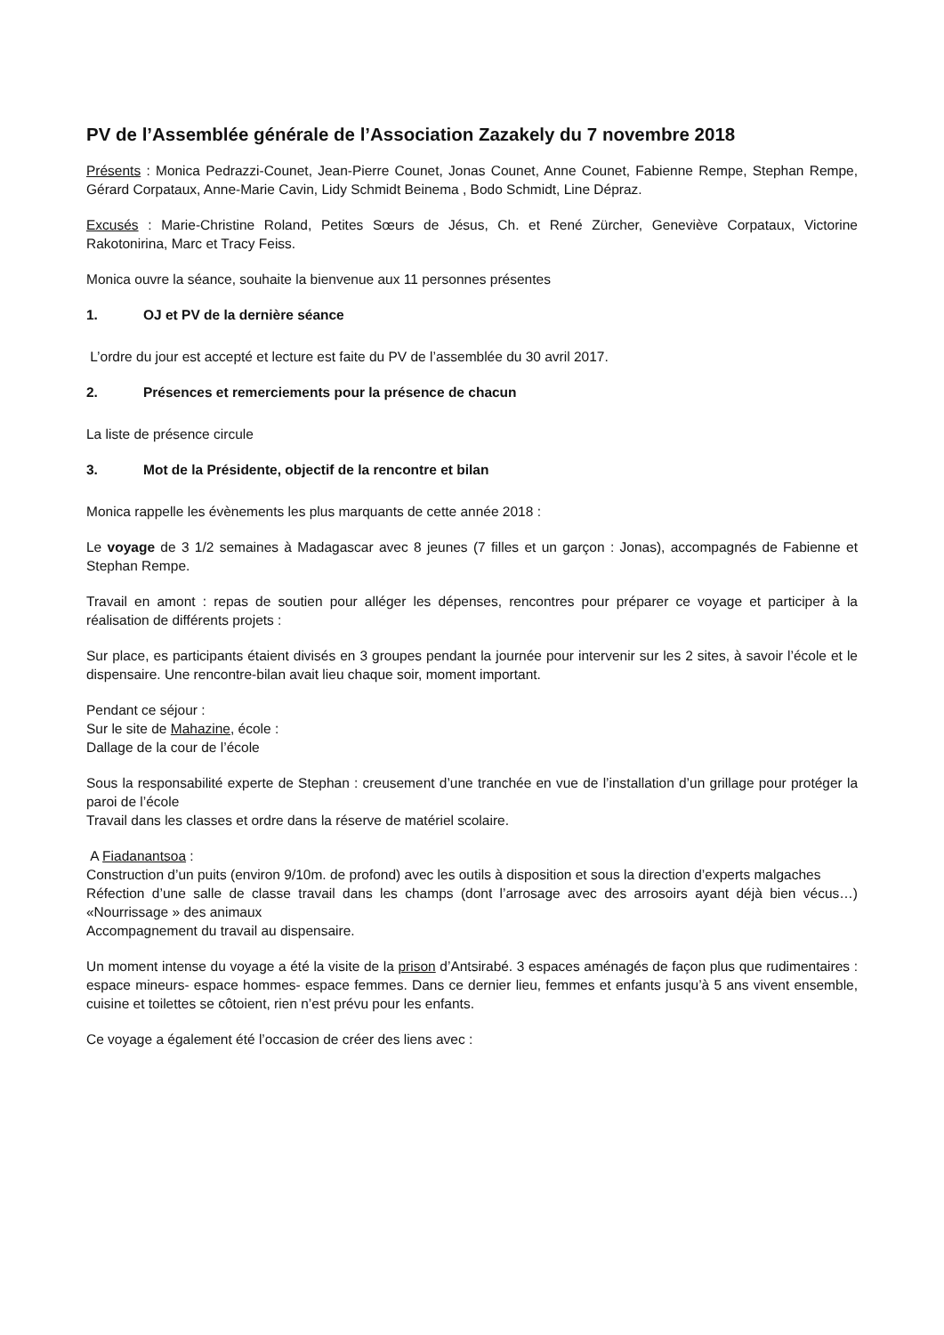PV de l’Assemblée générale de l’Association Zazakely du 7 novembre 2018
Présents : Monica Pedrazzi-Counet, Jean-Pierre Counet, Jonas Counet, Anne Counet, Fabienne Rempe, Stephan Rempe, Gérard Corpataux, Anne-Marie Cavin, Lidy Schmidt Beinema , Bodo Schmidt, Line Dépraz.
Excusés : Marie-Christine Roland, Petites Sœurs de Jésus, Ch. et René Zürcher, Geneviève Corpataux, Victorine Rakotonirina, Marc et Tracy Feiss.
Monica ouvre la séance, souhaite la bienvenue aux 11 personnes présentes
1. OJ et PV de la dernière séance
L’ordre du jour est accepté et lecture est faite du PV de l’assemblée du 30 avril 2017.
2. Présences et remerciements pour la présence de chacun
La liste de présence circule
3. Mot de la Présidente, objectif de la rencontre et bilan
Monica rappelle les évènements les plus marquants de cette année 2018 :
Le voyage de 3 1/2 semaines à Madagascar avec 8 jeunes (7 filles et un garçon : Jonas), accompagnés de Fabienne et Stephan Rempe.
Travail en amont : repas de soutien pour alléger les dépenses, rencontres pour préparer ce voyage et participer à la réalisation de différents projets :
Sur place, es participants étaient divisés en 3 groupes pendant la journée pour intervenir sur les 2 sites, à savoir l’école et le dispensaire. Une rencontre-bilan avait lieu chaque soir, moment important.
Pendant ce séjour :
Sur le site de Mahazine, école :
Dallage de la cour de l’école
Sous la responsabilité experte de Stephan : creusement d’une tranchée en vue de l’installation d’un grillage pour protéger la paroi de l’école
Travail dans les classes et ordre dans la réserve de matériel scolaire.
A Fiadanantsoa :
Construction d’un puits (environ 9/10m. de profond) avec les outils à disposition et sous la direction d’experts malgaches
Réfection d’une salle de classe travail dans les champs (dont l’arrosage avec des arrosoirs ayant déjà bien vécus…) «Nourrissage » des animaux
Accompagnement du travail au dispensaire.
Un moment intense du voyage a été la visite de la prison d’Antsirabé. 3 espaces aménagés de façon plus que rudimentaires : espace mineurs- espace hommes- espace femmes. Dans ce dernier lieu, femmes et enfants jusqu’à 5 ans vivent ensemble, cuisine et toilettes se côtoient, rien n’est prévu pour les enfants.
Ce voyage a également été l’occasion de créer des liens avec :